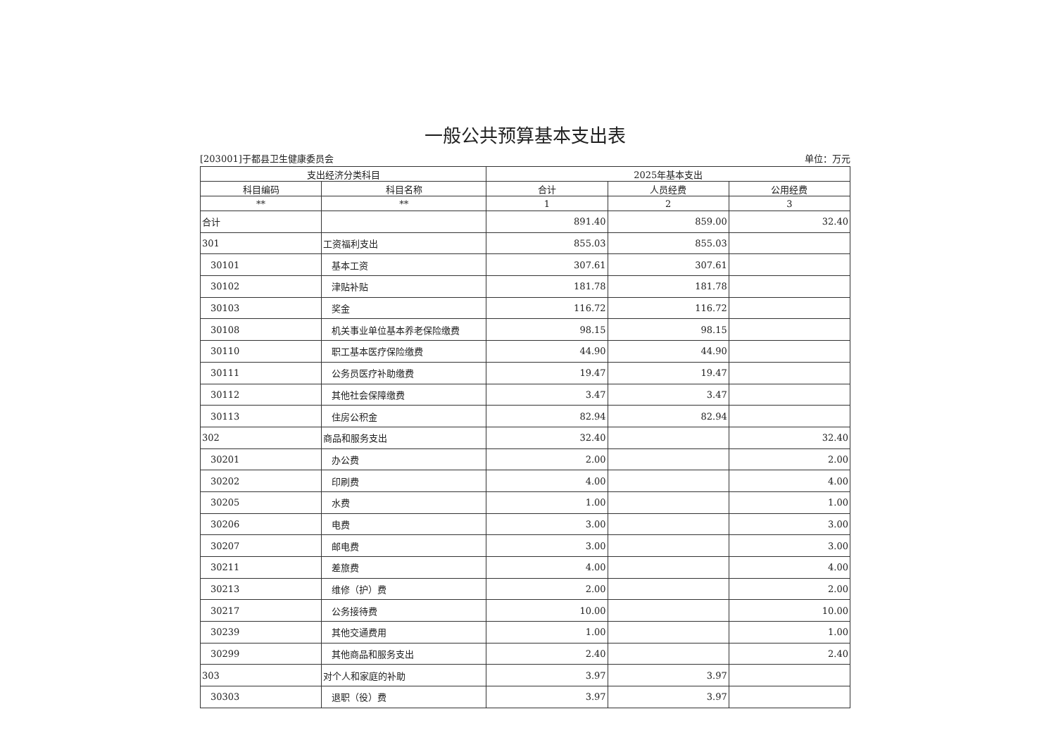一般公共预算基本支出表
[203001]于都县卫生健康委员会 单位：万元
| 支出经济分类科目 | | 2025年基本支出 | | |
| --- | --- | --- | --- | --- |
| 科目编码 | 科目名称 | 合计 | 人员经费 | 公用经费 |
| ** | ** | 1 | 2 | 3 |
| 合计 | | 891.40 | 859.00 | 32.40 |
| 301 | 工资福利支出 | 855.03 | 855.03 | |
| 30101 | 基本工资 | 307.61 | 307.61 | |
| 30102 | 津贴补贴 | 181.78 | 181.78 | |
| 30103 | 奖金 | 116.72 | 116.72 | |
| 30108 | 机关事业单位基本养老保险缴费 | 98.15 | 98.15 | |
| 30110 | 职工基本医疗保险缴费 | 44.90 | 44.90 | |
| 30111 | 公务员医疗补助缴费 | 19.47 | 19.47 | |
| 30112 | 其他社会保障缴费 | 3.47 | 3.47 | |
| 30113 | 住房公积金 | 82.94 | 82.94 | |
| 302 | 商品和服务支出 | 32.40 | | 32.40 |
| 30201 | 办公费 | 2.00 | | 2.00 |
| 30202 | 印刷费 | 4.00 | | 4.00 |
| 30205 | 水费 | 1.00 | | 1.00 |
| 30206 | 电费 | 3.00 | | 3.00 |
| 30207 | 邮电费 | 3.00 | | 3.00 |
| 30211 | 差旅费 | 4.00 | | 4.00 |
| 30213 | 维修（护）费 | 2.00 | | 2.00 |
| 30217 | 公务接待费 | 10.00 | | 10.00 |
| 30239 | 其他交通费用 | 1.00 | | 1.00 |
| 30299 | 其他商品和服务支出 | 2.40 | | 2.40 |
| 303 | 对个人和家庭的补助 | 3.97 | 3.97 | |
| 30303 | 退职（役）费 | 3.97 | 3.97 | |